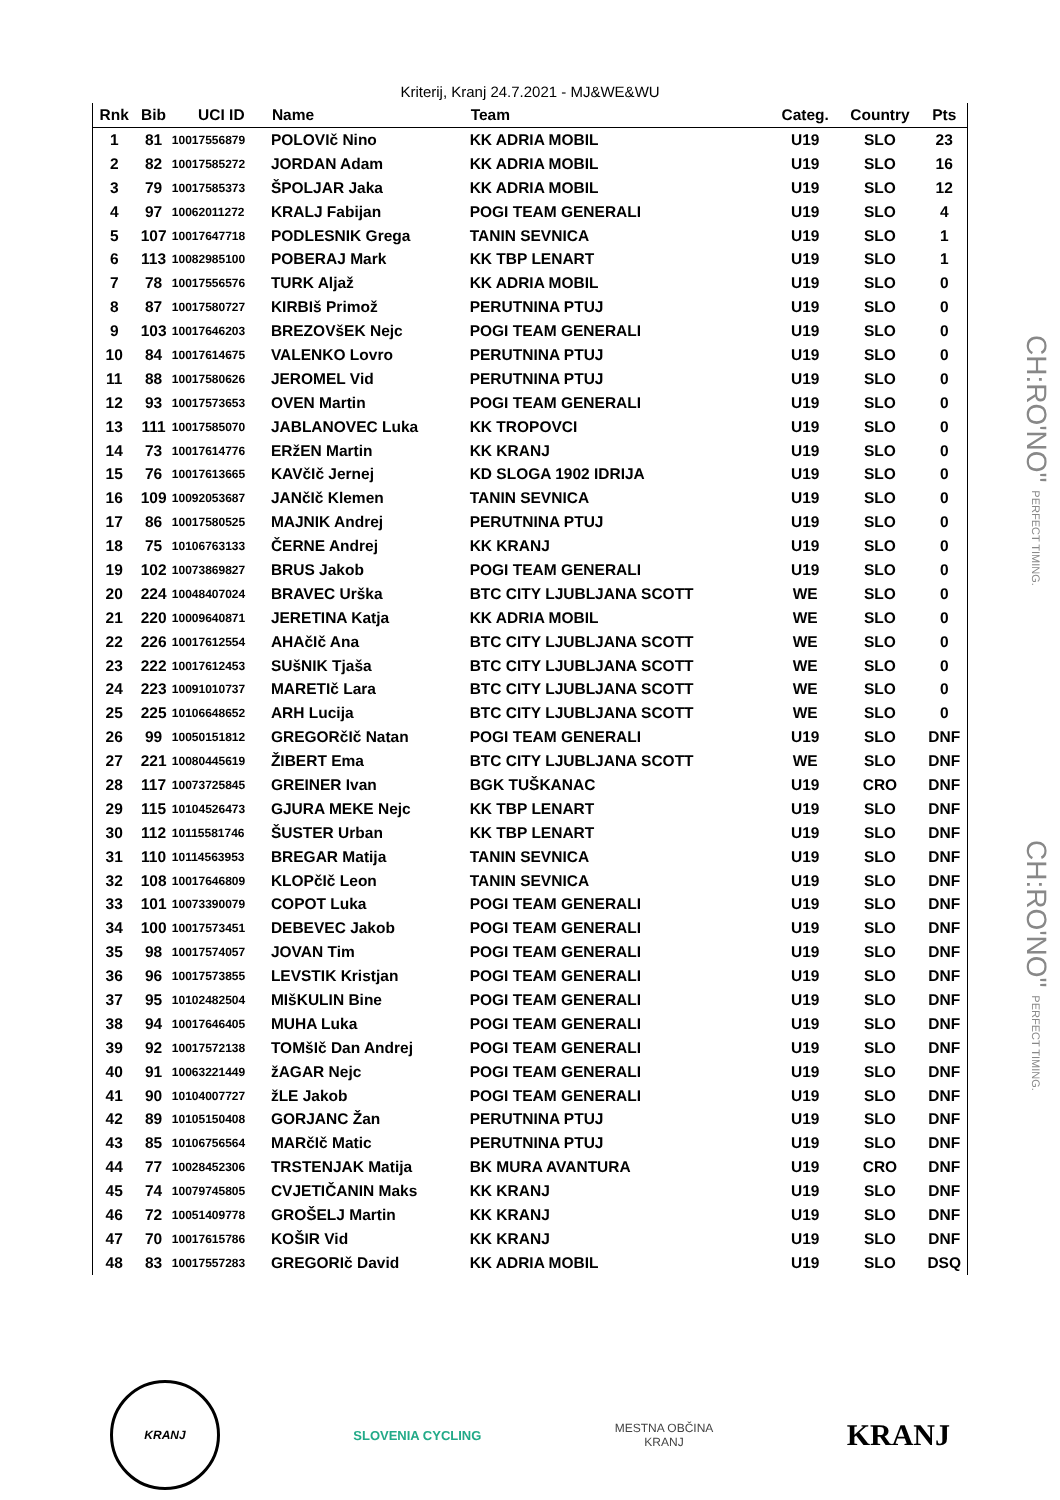CH:RO'NO" PERFECT TIMING.
CH:RO'NO" PERFECT TIMING.
Kriterij, Kranj 24.7.2021 - MJ&WE&WU
| Rnk | Bib | UCI ID | Name | Team | Categ. | Country | Pts |
| --- | --- | --- | --- | --- | --- | --- | --- |
| 1 | 81 | 10017556879 | POLOVIč Nino | KK ADRIA MOBIL | U19 | SLO | 23 |
| 2 | 82 | 10017585272 | JORDAN Adam | KK ADRIA MOBIL | U19 | SLO | 16 |
| 3 | 79 | 10017585373 | ŠPOLJAR Jaka | KK ADRIA MOBIL | U19 | SLO | 12 |
| 4 | 97 | 10062011272 | KRALJ Fabijan | POGI TEAM GENERALI | U19 | SLO | 4 |
| 5 | 107 | 10017647718 | PODLESNIK Grega | TANIN SEVNICA | U19 | SLO | 1 |
| 6 | 113 | 10082985100 | POBERAJ Mark | KK TBP LENART | U19 | SLO | 1 |
| 7 | 78 | 10017556576 | TURK Aljaž | KK ADRIA MOBIL | U19 | SLO | 0 |
| 8 | 87 | 10017580727 | KIRBIš Primož | PERUTNINA PTUJ | U19 | SLO | 0 |
| 9 | 103 | 10017646203 | BREZOVšEK Nejc | POGI TEAM GENERALI | U19 | SLO | 0 |
| 10 | 84 | 10017614675 | VALENKO Lovro | PERUTNINA PTUJ | U19 | SLO | 0 |
| 11 | 88 | 10017580626 | JEROMEL Vid | PERUTNINA PTUJ | U19 | SLO | 0 |
| 12 | 93 | 10017573653 | OVEN Martin | POGI TEAM GENERALI | U19 | SLO | 0 |
| 13 | 111 | 10017585070 | JABLANOVEC Luka | KK TROPOVCI | U19 | SLO | 0 |
| 14 | 73 | 10017614776 | ERžEN Martin | KK KRANJ | U19 | SLO | 0 |
| 15 | 76 | 10017613665 | KAVčIč Jernej | KD SLOGA 1902 IDRIJA | U19 | SLO | 0 |
| 16 | 109 | 10092053687 | JANčIč Klemen | TANIN SEVNICA | U19 | SLO | 0 |
| 17 | 86 | 10017580525 | MAJNIK Andrej | PERUTNINA PTUJ | U19 | SLO | 0 |
| 18 | 75 | 10106763133 | ČERNE Andrej | KK KRANJ | U19 | SLO | 0 |
| 19 | 102 | 10073869827 | BRUS Jakob | POGI TEAM GENERALI | U19 | SLO | 0 |
| 20 | 224 | 10048407024 | BRAVEC Urška | BTC CITY LJUBLJANA SCOTT | WE | SLO | 0 |
| 21 | 220 | 10009640871 | JERETINA Katja | KK ADRIA MOBIL | WE | SLO | 0 |
| 22 | 226 | 10017612554 | AHAčIč Ana | BTC CITY LJUBLJANA SCOTT | WE | SLO | 0 |
| 23 | 222 | 10017612453 | SUšNIK Tjaša | BTC CITY LJUBLJANA SCOTT | WE | SLO | 0 |
| 24 | 223 | 10091010737 | MARETIč Lara | BTC CITY LJUBLJANA SCOTT | WE | SLO | 0 |
| 25 | 225 | 10106648652 | ARH Lucija | BTC CITY LJUBLJANA SCOTT | WE | SLO | 0 |
| 26 | 99 | 10050151812 | GREGORčIč Natan | POGI TEAM GENERALI | U19 | SLO | DNF |
| 27 | 221 | 10080445619 | ŽIBERT Ema | BTC CITY LJUBLJANA SCOTT | WE | SLO | DNF |
| 28 | 117 | 10073725845 | GREINER Ivan | BGK TUŠKANAC | U19 | CRO | DNF |
| 29 | 115 | 10104526473 | GJURA MEKE Nejc | KK TBP LENART | U19 | SLO | DNF |
| 30 | 112 | 10115581746 | ŠUSTER Urban | KK TBP LENART | U19 | SLO | DNF |
| 31 | 110 | 10114563953 | BREGAR Matija | TANIN SEVNICA | U19 | SLO | DNF |
| 32 | 108 | 10017646809 | KLOPčIč Leon | TANIN SEVNICA | U19 | SLO | DNF |
| 33 | 101 | 10073390079 | COPOT Luka | POGI TEAM GENERALI | U19 | SLO | DNF |
| 34 | 100 | 10017573451 | DEBEVEC Jakob | POGI TEAM GENERALI | U19 | SLO | DNF |
| 35 | 98 | 10017574057 | JOVAN Tim | POGI TEAM GENERALI | U19 | SLO | DNF |
| 36 | 96 | 10017573855 | LEVSTIK Kristjan | POGI TEAM GENERALI | U19 | SLO | DNF |
| 37 | 95 | 10102482504 | MIšKULIN Bine | POGI TEAM GENERALI | U19 | SLO | DNF |
| 38 | 94 | 10017646405 | MUHA Luka | POGI TEAM GENERALI | U19 | SLO | DNF |
| 39 | 92 | 10017572138 | TOMšIč Dan Andrej | POGI TEAM GENERALI | U19 | SLO | DNF |
| 40 | 91 | 10063221449 | žAGAR Nejc | POGI TEAM GENERALI | U19 | SLO | DNF |
| 41 | 90 | 10104007727 | žLE Jakob | POGI TEAM GENERALI | U19 | SLO | DNF |
| 42 | 89 | 10105150408 | GORJANC Žan | PERUTNINA PTUJ | U19 | SLO | DNF |
| 43 | 85 | 10106756564 | MARčIč Matic | PERUTNINA PTUJ | U19 | SLO | DNF |
| 44 | 77 | 10028452306 | TRSTENJAK Matija | BK MURA AVANTURA | U19 | CRO | DNF |
| 45 | 74 | 10079745805 | CVJETIČANIN Maks | KK KRANJ | U19 | SLO | DNF |
| 46 | 72 | 10051409778 | GROŠELJ Martin | KK KRANJ | U19 | SLO | DNF |
| 47 | 70 | 10017615786 | KOŠIR Vid | KK KRANJ | U19 | SLO | DNF |
| 48 | 83 | 10017557283 | GREGORIč David | KK ADRIA MOBIL | U19 | SLO | DSQ |
KRANJ
SLOVENIA CYCLING
MESTNA OBČINA
KRANJ
KRANJ